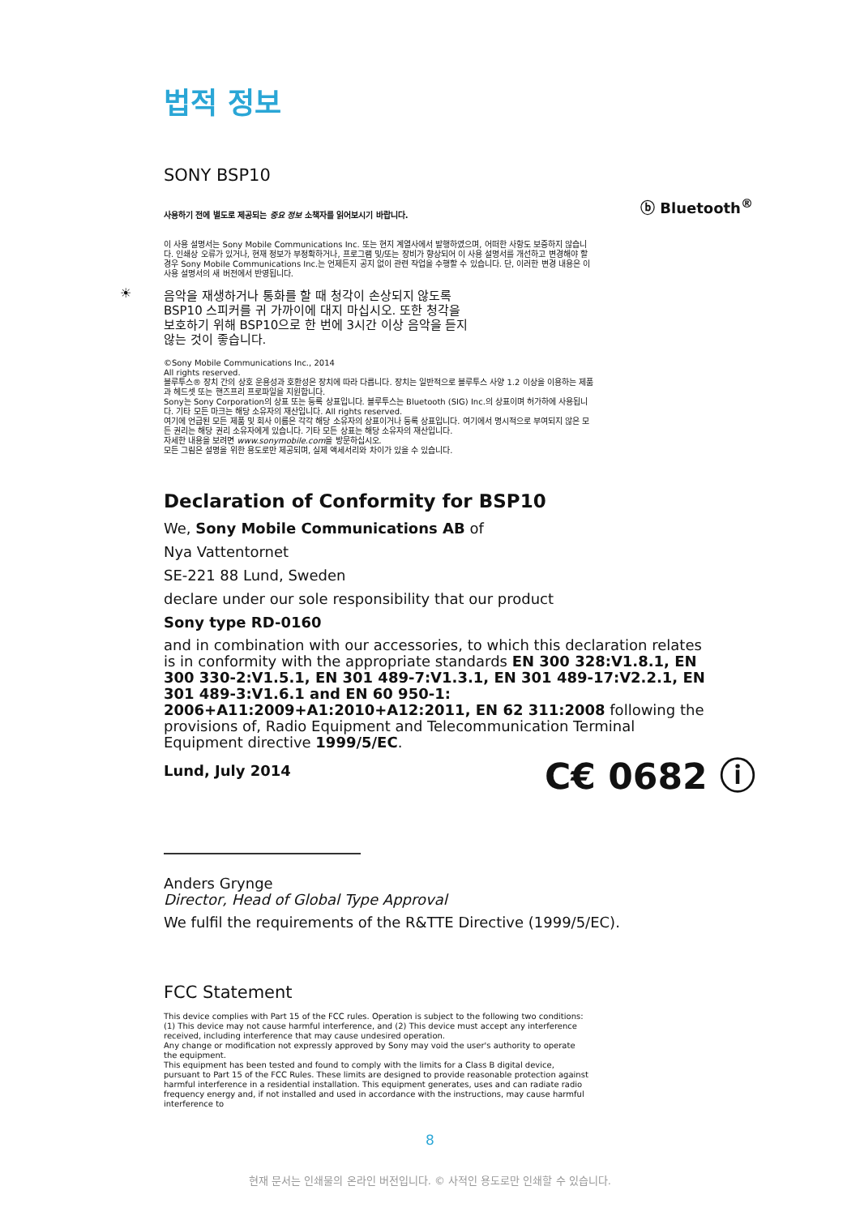법적 정보
SONY BSP10
ⓑ Bluetooth<sup>®</sup>
사용하기 전에 별도로 제공되는 중요 정보 소책자를 읽어보시기 바랍니다.
이 사용 설명서는 Sony Mobile Communications Inc. 또는 현지 계열사에서 발행하였으며, 어떠한 사항도 보증하지 않습니다. 인쇄상 오류가 있거나, 현재 정보가 부정확하거나, 프로그램 및/또는 장비가 향상되어 이 사용 설명서를 개선하고 변경해야 할 경우 Sony Mobile Communications Inc.는 언제든지 공지 없이 관련 작업을 수행할 수 있습니다. 단, 이러한 변경 내용은 이 사용 설명서의 새 버전에서 반영됩니다.
☀
음악을 재생하거나 통화를 할 때 청각이 손상되지 않도록 BSP10 스피커를 귀 가까이에 대지 마십시오. 또한 청각을 보호하기 위해 BSP10으로 한 번에 3시간 이상 음악을 듣지 않는 것이 좋습니다.
©Sony Mobile Communications Inc., 2014
All rights reserved.
블루투스® 장치 간의 상호 운용성과 호환성은 장치에 따라 다릅니다. 장치는 일반적으로 블루투스 사양 1.2 이상을 이용하는 제품과 헤드셋 또는 핸즈프리 프로파일을 지원합니다.
Sony는 Sony Corporation의 상표 또는 등록 상표입니다. 블루투스는 Bluetooth (SIG) Inc.의 상표이며 허가하에 사용됩니다. 기타 모든 마크는 해당 소유자의 재산입니다. All rights reserved.
여기에 언급된 모든 제품 및 회사 이름은 각각 해당 소유자의 상표이거나 등록 상표입니다. 여기에서 명시적으로 부여되지 않은 모든 권리는 해당 권리 소유자에게 있습니다. 기타 모든 상표는 해당 소유자의 재산입니다.
자세한 내용을 보려면 www.sonymobile.com을 방문하십시오.
모든 그림은 설명을 위한 용도로만 제공되며, 실제 액세서리와 차이가 있을 수 있습니다.
Declaration of Conformity for BSP10
We, Sony Mobile Communications AB of
Nya Vattentornet
SE-221 88 Lund, Sweden
declare under our sole responsibility that our product
Sony type RD-0160
and in combination with our accessories, to which this declaration relates is in conformity with the appropriate standards EN 300 328:V1.8.1, EN 300 330-2:V1.5.1, EN 301 489-7:V1.3.1, EN 301 489-17:V2.2.1, EN 301 489-3:V1.6.1 and EN 60 950-1: 2006+A11:2009+A1:2010+A12:2011, EN 62 311:2008 following the provisions of, Radio Equipment and Telecommunication Terminal Equipment directive 1999/5/EC.
Lund, July 2014 C€ 0682 ⓘ
Anders Grynge
Director, Head of Global Type Approval
We fulfil the requirements of the R&TTE Directive (1999/5/EC).
FCC Statement
This device complies with Part 15 of the FCC rules. Operation is subject to the following two conditions: (1) This device may not cause harmful interference, and (2) This device must accept any interference received, including interference that may cause undesired operation.
Any change or modification not expressly approved by Sony may void the user's authority to operate the equipment.
This equipment has been tested and found to comply with the limits for a Class B digital device, pursuant to Part 15 of the FCC Rules. These limits are designed to provide reasonable protection against harmful interference in a residential installation. This equipment generates, uses and can radiate radio frequency energy and, if not installed and used in accordance with the instructions, may cause harmful interference to
8
현재 문서는 인쇄물의 온라인 버전입니다. © 사적인 용도로만 인쇄할 수 있습니다.